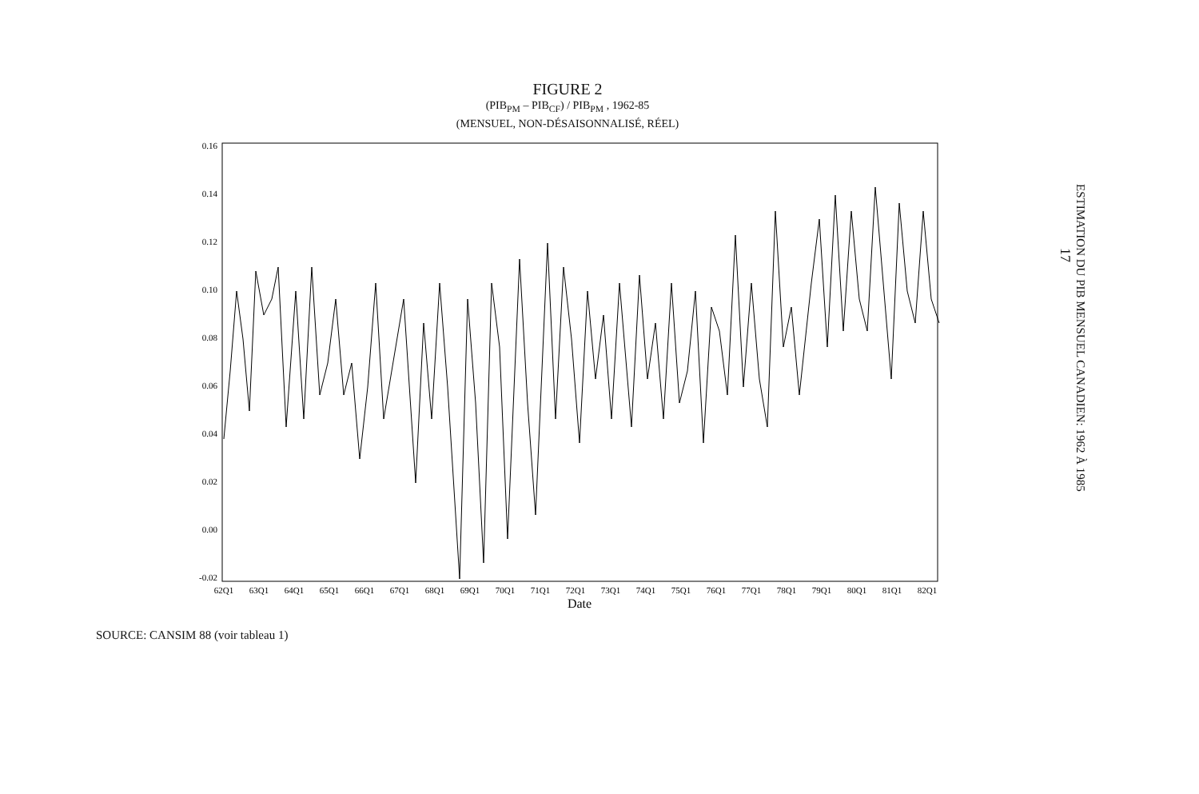FIGURE 2
(PIB<sub>PM</sub> – PIB<sub>CF</sub>) / PIB<sub>PM</sub> , 1962-85
(MENSUEL, NON-DÉSAISONNALISÉ, RÉEL)
0.16
0.14
0.12
0.10
0.08
0.06
0.04
0.02
0.00
-0.02
62Q1
63Q1
64Q1
65Q1
66Q1
67Q1
68Q1
69Q1
70Q1
71Q1
72Q1
73Q1
74Q1
75Q1
76Q1
77Q1
78Q1
79Q1
80Q1
81Q1
82Q1
Date
SOURCE: CANSIM 88 (voir tableau 1)
ESTIMATION DU PIB MENSUEL CANADIEN: 1962 À 1985
17